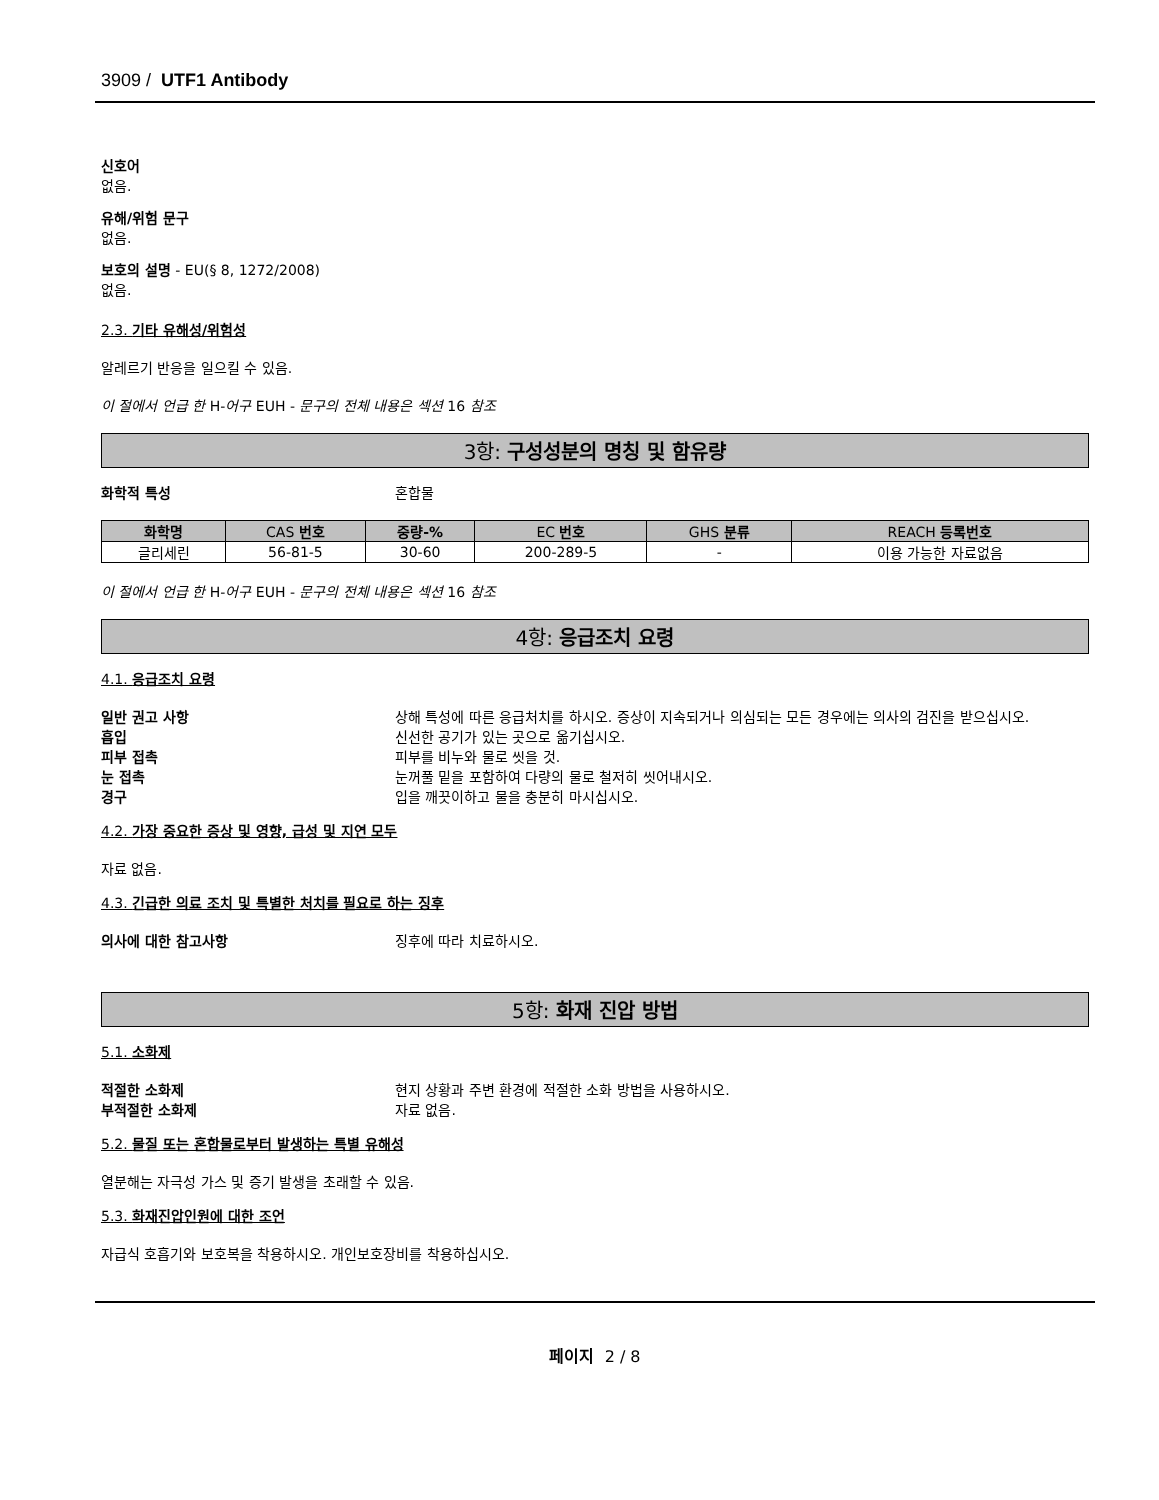3909 / UTF1 Antibody
신호어
없음.
유해/위험 문구
없음.
보호의 설명 - EU(§ 8, 1272/2008)
없음.
2.3. 기타 유해성/위험성
알레르기 반응을 일으킬 수 있음.
이 절에서 언급 한 H-어구 EUH - 문구의 전체 내용은 섹션 16 참조
3항: 구성성분의 명칭 및 함유량
화학적 특성 혼합물
| 화학명 | CAS 번호 | 중량-% | EC 번호 | GHS 분류 | REACH 등록번호 |
| --- | --- | --- | --- | --- | --- |
| 글리세린 | 56-81-5 | 30-60 | 200-289-5 | - | 이용 가능한 자료없음 |
이 절에서 언급 한 H-어구 EUH - 문구의 전체 내용은 섹션 16 참조
4항: 응급조치 요령
4.1. 응급조치 요령
일반 권고 사항 상해 특성에 따른 응급처치를 하시오. 증상이 지속되거나 의심되는 모든 경우에는 의사의 검진을 받으십시오.
흡입 신선한 공기가 있는 곳으로 옮기십시오.
피부 접촉 피부를 비누와 물로 씻을 것.
눈 접촉 눈꺼풀 밑을 포함하여 다량의 물로 철저히 씻어내시오.
경구 입을 깨끗이하고 물을 충분히 마시십시오.
4.2. 가장 중요한 증상 및 영향, 급성 및 지연 모두
자료 없음.
4.3. 긴급한 의료 조치 및 특별한 처치를 필요로 하는 징후
의사에 대한 참고사항 징후에 따라 치료하시오.
5항: 화재 진압 방법
5.1. 소화제
적절한 소화제 현지 상황과 주변 환경에 적절한 소화 방법을 사용하시오.
부적절한 소화제 자료 없음.
5.2. 물질 또는 혼합물로부터 발생하는 특별 유해성
열분해는 자극성 가스 및 증기 발생을 초래할 수 있음.
5.3. 화재진압인원에 대한 조언
자급식 호흡기와 보호복을 착용하시오. 개인보호장비를 착용하십시오.
페이지 2 / 8